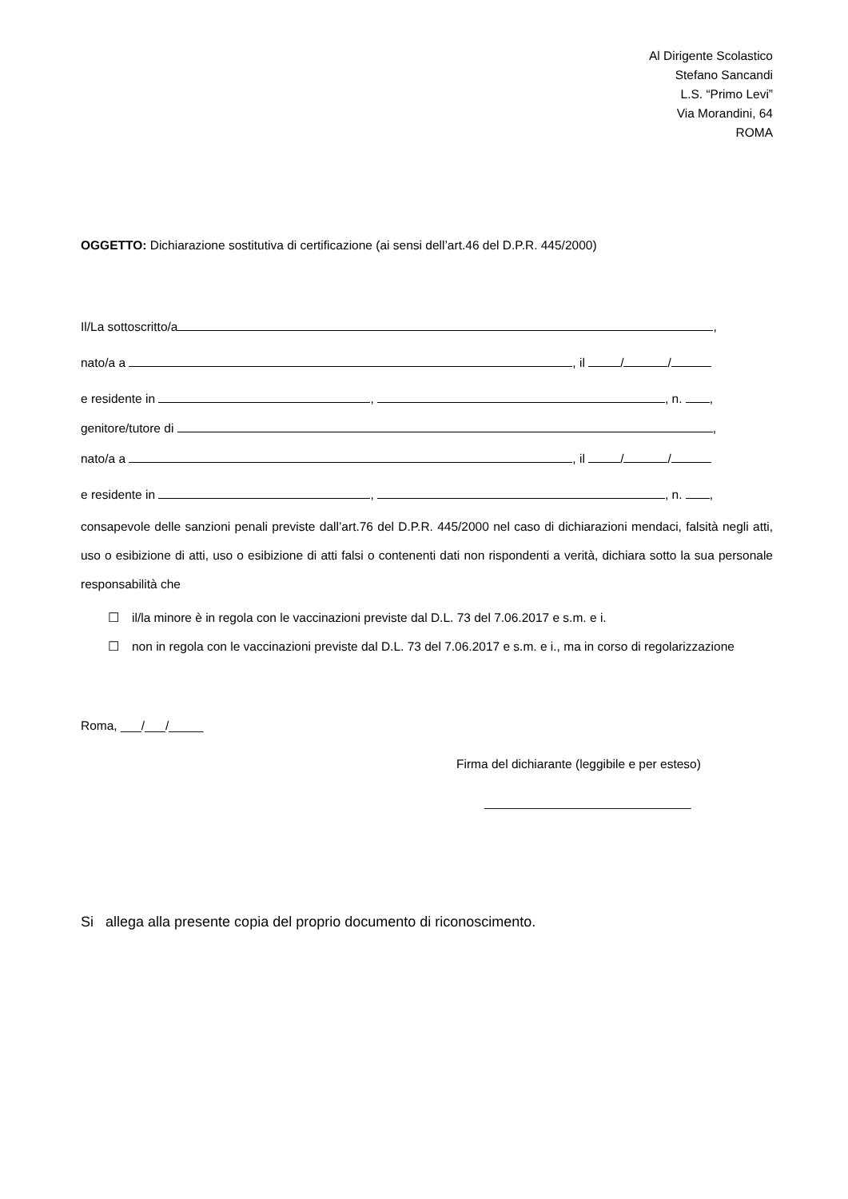Al Dirigente Scolastico
Stefano Sancandi
L.S. “Primo Levi”
Via Morandini, 64
ROMA
OGGETTO: Dichiarazione sostitutiva di certificazione (ai sensi dell’art.46 del D.P.R. 445/2000)
Il/La sottoscritto/a ,
nato/a a , il / /
e residente in , , n. ,
genitore/tutore di ,
nato/a a , il / /
e residente in , , n. ,
consapevole delle sanzioni penali previste dall’art.76 del D.P.R. 445/2000 nel caso di dichiarazioni mendaci, falsità negli atti, uso o esibizione di atti, uso o esibizione di atti falsi o contenenti dati non rispondenti a verità, dichiara sotto la sua personale responsabilità che
☐ il/la minore è in regola con le vaccinazioni previste dal D.L. 73 del 7.06.2017 e s.m. e i.
☐ non in regola con le vaccinazioni previste dal D.L. 73 del 7.06.2017 e s.m. e i., ma in corso di regolarizzazione
Roma, ___/___/_____
Firma del dichiarante (leggibile e per esteso)
______________________________
Si allega alla presente copia del proprio documento di riconoscimento.